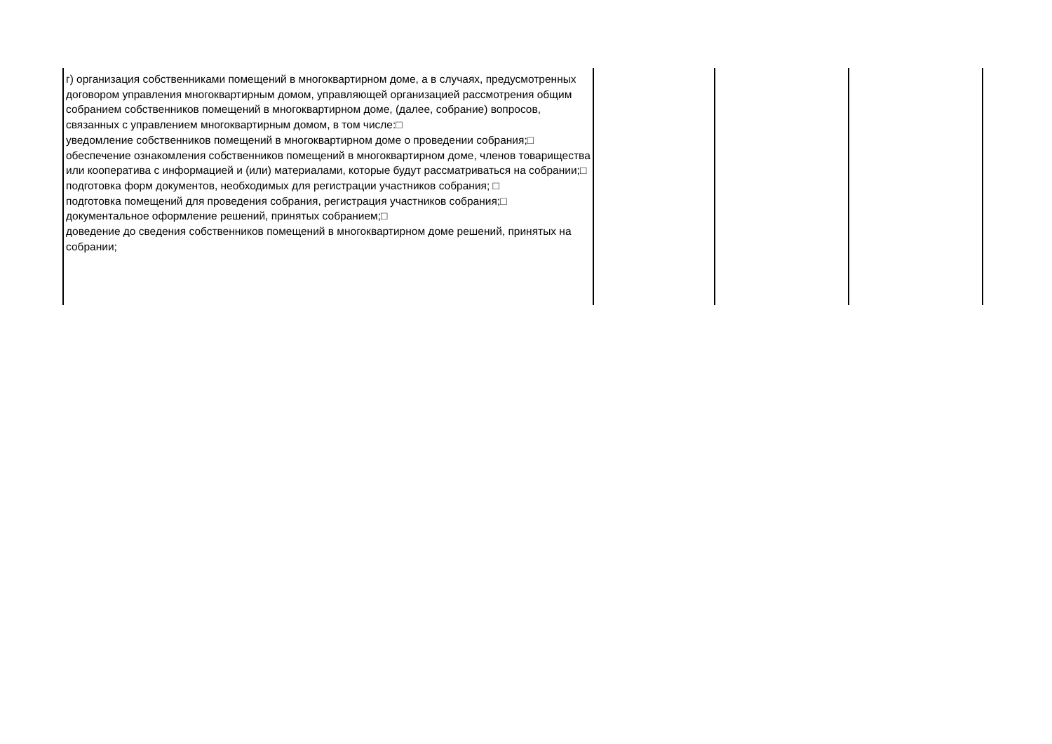| г) организация собственниками помещений в многоквартирном доме, а в случаях, предусмотренных договором управления многоквартирным домом, управляющей организацией рассмотрения общим собранием собственников помещений в многоквартирном доме, (далее, собрание) вопросов, связанных с управлением многоквартирным домом, в том числе:□ уведомление собственников помещений в многоквартирном доме о проведении собрания;□ обеспечение ознакомления собственников помещений в многоквартирном доме, членов товарищества или кооператива с информацией и (или) материалами, которые будут рассматриваться на собрании;□ подготовка форм документов, необходимых для регистрации участников собрания; □ подготовка помещений для проведения собрания, регистрация участников собрания;□ документальное оформление решений, принятых собранием;□ доведение до сведения собственников помещений в многоквартирном доме решений, принятых на собрании; | | | |